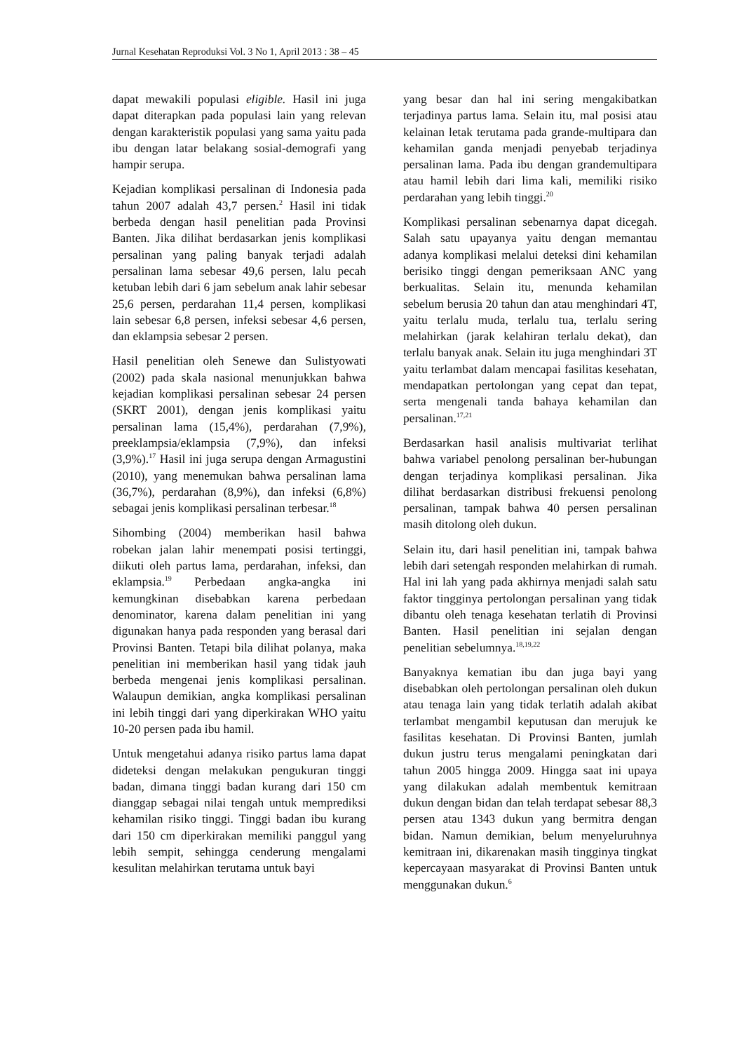Jurnal Kesehatan Reproduksi Vol. 3 No 1, April 2013 : 38 – 45
dapat mewakili populasi eligible. Hasil ini juga dapat diterapkan pada populasi lain yang relevan dengan karakteristik populasi yang sama yaitu pada ibu dengan latar belakang sosial-demografi yang hampir serupa.
Kejadian komplikasi persalinan di Indonesia pada tahun 2007 adalah 43,7 persen.<sup>2</sup> Hasil ini tidak berbeda dengan hasil penelitian pada Provinsi Banten. Jika dilihat berdasarkan jenis komplikasi persalinan yang paling banyak terjadi adalah persalinan lama sebesar 49,6 persen, lalu pecah ketuban lebih dari 6 jam sebelum anak lahir sebesar 25,6 persen, perdarahan 11,4 persen, komplikasi lain sebesar 6,8 persen, infeksi sebesar 4,6 persen, dan eklampsia sebesar 2 persen.
Hasil penelitian oleh Senewe dan Sulistyowati (2002) pada skala nasional menunjukkan bahwa kejadian komplikasi persalinan sebesar 24 persen (SKRT 2001), dengan jenis komplikasi yaitu persalinan lama (15,4%), perdarahan (7,9%), preeklampsia/eklampsia (7,9%), dan infeksi (3,9%).<sup>17</sup> Hasil ini juga serupa dengan Armagustini (2010), yang menemukan bahwa persalinan lama (36,7%), perdarahan (8,9%), dan infeksi (6,8%) sebagai jenis komplikasi persalinan terbesar.<sup>18</sup>
Sihombing (2004) memberikan hasil bahwa robekan jalan lahir menempati posisi tertinggi, diikuti oleh partus lama, perdarahan, infeksi, dan eklampsia.<sup>19</sup> Perbedaan angka-angka ini kemungkinan disebabkan karena perbedaan denominator, karena dalam penelitian ini yang digunakan hanya pada responden yang berasal dari Provinsi Banten. Tetapi bila dilihat polanya, maka penelitian ini memberikan hasil yang tidak jauh berbeda mengenai jenis komplikasi persalinan. Walaupun demikian, angka komplikasi persalinan ini lebih tinggi dari yang diperkirakan WHO yaitu 10-20 persen pada ibu hamil.
Untuk mengetahui adanya risiko partus lama dapat dideteksi dengan melakukan pengukuran tinggi badan, dimana tinggi badan kurang dari 150 cm dianggap sebagai nilai tengah untuk memprediksi kehamilan risiko tinggi. Tinggi badan ibu kurang dari 150 cm diperkirakan memiliki panggul yang lebih sempit, sehingga cenderung mengalami kesulitan melahirkan terutama untuk bayi
yang besar dan hal ini sering mengakibatkan terjadinya partus lama. Selain itu, mal posisi atau kelainan letak terutama pada grande-multipara dan kehamilan ganda menjadi penyebab terjadinya persalinan lama. Pada ibu dengan grandemultipara atau hamil lebih dari lima kali, memiliki risiko perdarahan yang lebih tinggi.<sup>20</sup>
Komplikasi persalinan sebenarnya dapat dicegah. Salah satu upayanya yaitu dengan memantau adanya komplikasi melalui deteksi dini kehamilan berisiko tinggi dengan pemeriksaan ANC yang berkualitas. Selain itu, menunda kehamilan sebelum berusia 20 tahun dan atau menghindari 4T, yaitu terlalu muda, terlalu tua, terlalu sering melahirkan (jarak kelahiran terlalu dekat), dan terlalu banyak anak. Selain itu juga menghindari 3T yaitu terlambat dalam mencapai fasilitas kesehatan, mendapatkan pertolongan yang cepat dan tepat, serta mengenali tanda bahaya kehamilan dan persalinan.<sup>17,21</sup>
Berdasarkan hasil analisis multivariat terlihat bahwa variabel penolong persalinan ber-hubungan dengan terjadinya komplikasi persalinan. Jika dilihat berdasarkan distribusi frekuensi penolong persalinan, tampak bahwa 40 persen persalinan masih ditolong oleh dukun.
Selain itu, dari hasil penelitian ini, tampak bahwa lebih dari setengah responden melahirkan di rumah. Hal ini lah yang pada akhirnya menjadi salah satu faktor tingginya pertolongan persalinan yang tidak dibantu oleh tenaga kesehatan terlatih di Provinsi Banten. Hasil penelitian ini sejalan dengan penelitian sebelumnya.<sup>18,19,22</sup>
Banyaknya kematian ibu dan juga bayi yang disebabkan oleh pertolongan persalinan oleh dukun atau tenaga lain yang tidak terlatih adalah akibat terlambat mengambil keputusan dan merujuk ke fasilitas kesehatan. Di Provinsi Banten, jumlah dukun justru terus mengalami peningkatan dari tahun 2005 hingga 2009. Hingga saat ini upaya yang dilakukan adalah membentuk kemitraan dukun dengan bidan dan telah terdapat sebesar 88,3 persen atau 1343 dukun yang bermitra dengan bidan. Namun demikian, belum menyeluruhnya kemitraan ini, dikarenakan masih tingginya tingkat kepercayaan masyarakat di Provinsi Banten untuk menggunakan dukun.<sup>6</sup>